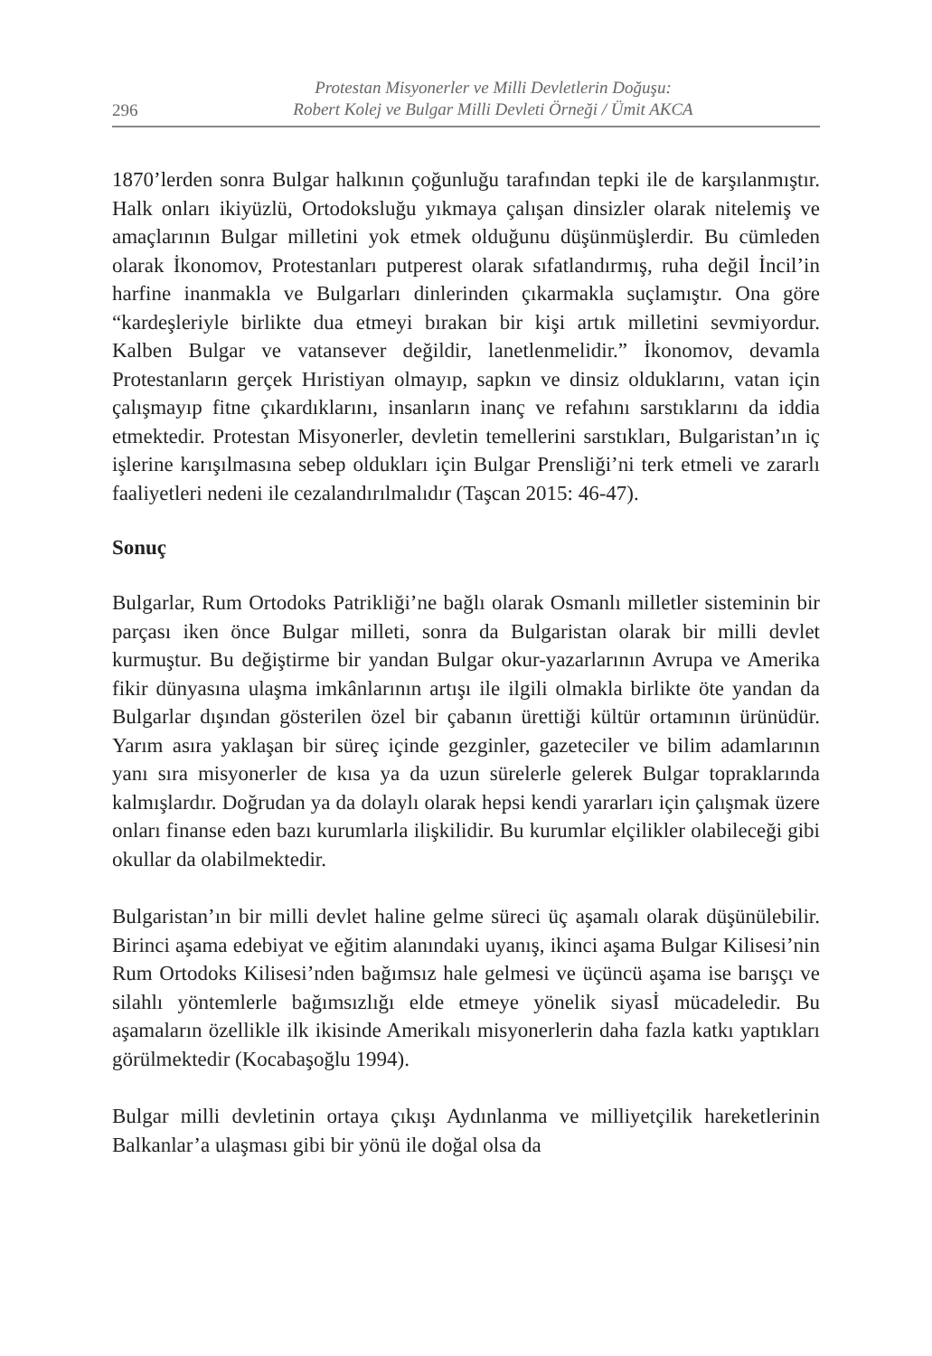296
Protestan Misyonerler ve Milli Devletlerin Doğuşu:
Robert Kolej ve Bulgar Milli Devleti Örneği / Ümit AKCA
1870’lerden sonra Bulgar halkının çoğunluğu tarafından tepki ile de karşılanmıştır. Halk onları ikiyüzlü, Ortodoksluğu yıkmaya çalışan dinsizler olarak nitelemiş ve amaçlarının Bulgar milletini yok etmek olduğunu düşünmüşlerdir. Bu cümleden olarak İkonomov, Protestanları putperest olarak sıfatlandırmış, ruha değil İncil’in harfine inanmakla ve Bulgarları dinlerinden çıkarmakla suçlamıştır. Ona göre “kardeşleriyle birlikte dua etmeyi bırakan bir kişi artık milletini sevmiyordur. Kalben Bulgar ve vatansever değildir, lanetlenmelidir.” İkonomov, devamla Protestanların gerçek Hıristiyan olmayıp, sapkın ve dinsiz olduklarını, vatan için çalışmayıp fitne çıkardıklarını, insanların inanç ve refahını sarstıklarını da iddia etmektedir. Protestan Misyonerler, devletin temellerini sarstıkları, Bulgaristan’ın iç işlerine karışılmasına sebep oldukları için Bulgar Prensliği’ni terk etmeli ve zararlı faaliyetleri nedeni ile cezalandırılmalıdır (Taşcan 2015: 46-47).
Sonuç
Bulgarlar, Rum Ortodoks Patrikliği’ne bağlı olarak Osmanlı milletler sisteminin bir parçası iken önce Bulgar milleti, sonra da Bulgaristan olarak bir milli devlet kurmuştur. Bu değiştirme bir yandan Bulgar okur-yazarlarının Avrupa ve Amerika fikir dünyasına ulaşma imkânlarının artışı ile ilgili olmakla birlikte öte yandan da Bulgarlar dışından gösterilen özel bir çabanın ürettiği kültür ortamının ürünüdür. Yarım asıra yaklaşan bir süreç içinde gezginler, gazeteciler ve bilim adamlarının yanı sıra misyonerler de kısa ya da uzun sürelerle gelerek Bulgar topraklarında kalmışlardır. Doğrudan ya da dolaylı olarak hepsi kendi yararları için çalışmak üzere onları finanse eden bazı kurumlarla ilişkilidir. Bu kurumlar elçilikler olabileceği gibi okullar da olabilmektedir.
Bulgaristan’ın bir milli devlet haline gelme süreci üç aşamalı olarak düşünülebilir. Birinci aşama edebiyat ve eğitim alanındaki uyanış, ikinci aşama Bulgar Kilisesi’nin Rum Ortodoks Kilisesi’nden bağımsız hale gelmesi ve üçüncü aşama ise barışçı ve silahlı yöntemlerle bağımsızlığı elde etmeye yönelik siyasİ mücadeledir. Bu aşamaların özellikle ilk ikisinde Amerikalı misyonerlerin daha fazla katkı yaptıkları görülmektedir (Kocabaşoğlu 1994).
Bulgar milli devletinin ortaya çıkışı Aydınlanma ve milliyetçilik hareketlerinin Balkanlar’a ulaşması gibi bir yönü ile doğal olsa da